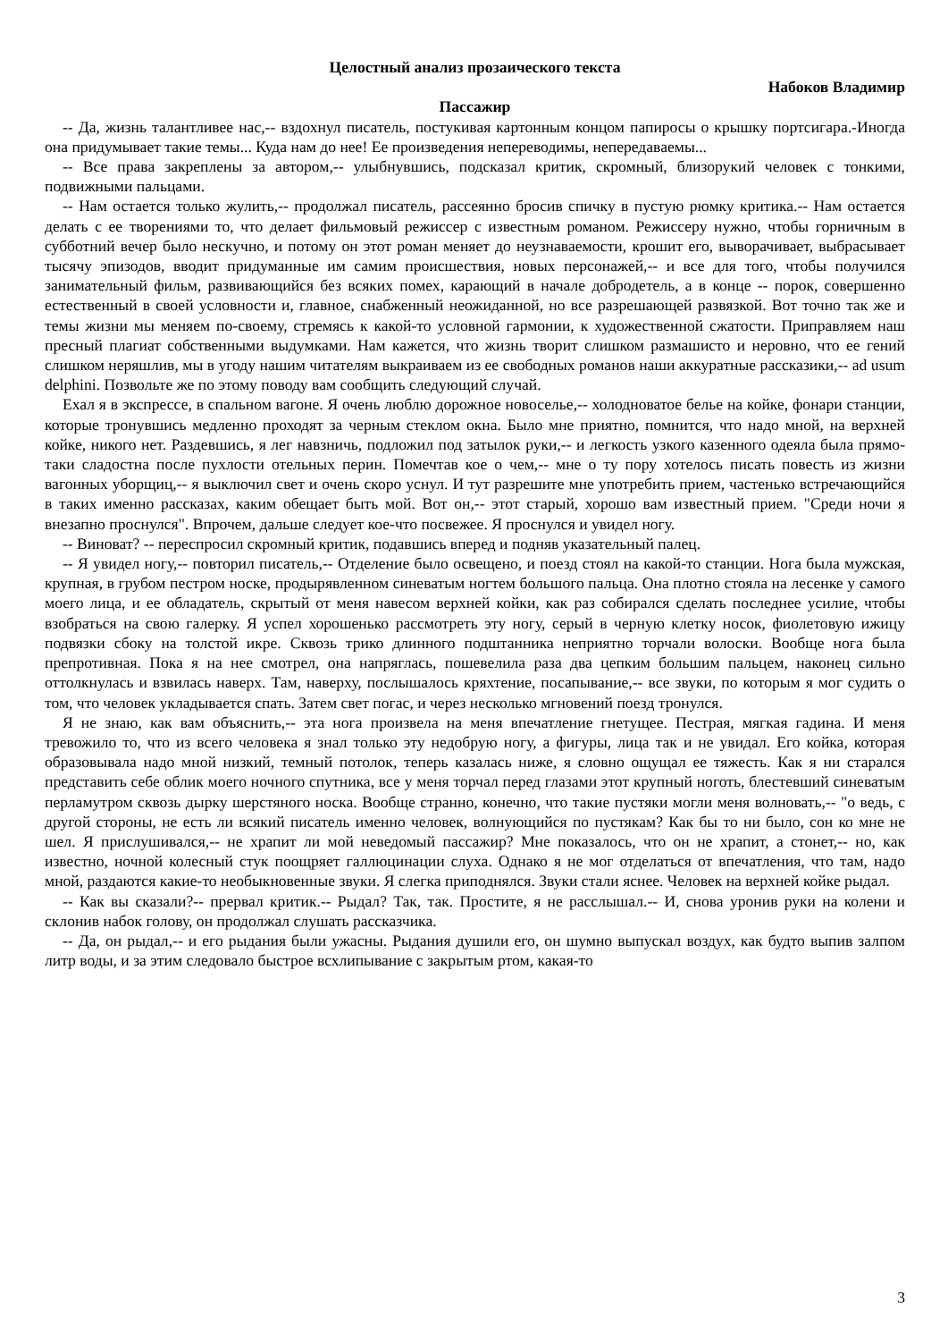Целостный анализ прозаического текста
Набоков Владимир
Пассажир
-- Да, жизнь талантливее нас,-- вздохнул писатель, постукивая картонным концом папиросы о крышку портсигара.-Иногда она придумывает такие темы... Куда нам до нее! Ее произведения непереводимы, непередаваемы...
-- Все права закреплены за автором,-- улыбнувшись, подсказал критик, скромный, близорукий человек с тонкими, подвижными пальцами.
-- Нам остается только жулить,-- продолжал писатель, рассеянно бросив спичку в пустую рюмку критика.-- Нам остается делать с ее творениями то, что делает фильмовый режиссер с известным романом. Режиссеру нужно, чтобы горничным в субботний вечер было нескучно, и потому он этот роман меняет до неузнаваемости, крошит его, выворачивает, выбрасывает тысячу эпизодов, вводит придуманные им самим происшествия, новых персонажей,-- и все для того, чтобы получился занимательный фильм, развивающийся без всяких помех, карающий в начале добродетель, а в конце -- порок, совершенно естественный в своей условности и, главное, снабженный неожиданной, но все разрешающей развязкой. Вот точно так же и темы жизни мы меняем по-своему, стремясь к какой-то условной гармонии, к художественной сжатости. Приправляем наш пресный плагиат собственными выдумками. Нам кажется, что жизнь творит слишком размашисто и неровно, что ее гений слишком неряшлив, мы в угоду нашим читателям выкраиваем из ее свободных романов наши аккуратные рассказики,-- ad usum delphini. Позвольте же по этому поводу вам сообщить следующий случай.
Ехал я в экспрессе, в спальном вагоне. Я очень люблю дорожное новоселье,-- холодноватое белье на койке, фонари станции, которые тронувшись медленно проходят за черным стеклом окна. Было мне приятно, помнится, что надо мной, на верхней койке, никого нет. Раздевшись, я лег навзничь, подложил под затылок руки,-- и легкость узкого казенного одеяла была прямо-таки сладостна после пухлости отельных перин. Помечтав кое о чем,-- мне о ту пору хотелось писать повесть из жизни вагонных уборщиц,-- я выключил свет и очень скоро уснул. И тут разрешите мне употребить прием, частенько встречающийся в таких именно рассказах, каким обещает быть мой. Вот он,-- этот старый, хорошо вам известный прием. "Среди ночи я внезапно проснулся". Впрочем, дальше следует кое-что посвежее. Я проснулся и увидел ногу.
-- Виноват? -- переспросил скромный критик, подавшись вперед и подняв указательный палец.
-- Я увидел ногу,-- повторил писатель,-- Отделение было освещено, и поезд стоял на какой-то станции. Нога была мужская, крупная, в грубом пестром носке, продырявленном синеватым ногтем большого пальца. Она плотно стояла на лесенке у самого моего лица, и ее обладатель, скрытый от меня навесом верхней койки, как раз собирался сделать последнее усилие, чтобы взобраться на свою галерку. Я успел хорошенько рассмотреть эту ногу, серый в черную клетку носок, фиолетовую ижицу подвязки сбоку на толстой икре. Сквозь трико длинного подштанника неприятно торчали волоски. Вообще нога была препротивная. Пока я на нее смотрел, она напряглась, пошевелила раза два цепким большим пальцем, наконец сильно оттолкнулась и взвилась наверх. Там, наверху, послышалось кряхтение, посапывание,-- все звуки, по которым я мог судить о том, что человек укладывается спать. Затем свет погас, и через несколько мгновений поезд тронулся.
Я не знаю, как вам объяснить,-- эта нога произвела на меня впечатление гнетущее. Пестрая, мягкая гадина. И меня тревожило то, что из всего человека я знал только эту недобрую ногу, а фигуры, лица так и не увидал. Его койка, которая образовывала надо мной низкий, темный потолок, теперь казалась ниже, я словно ощущал ее тяжесть. Как я ни старался представить себе облик моего ночного спутника, все у меня торчал перед глазами этот крупный ноготь, блестевший синеватым перламутром сквозь дырку шерстяного носка. Вообще странно, конечно, что такие пустяки могли меня волновать,-- "о ведь, с другой стороны, не есть ли всякий писатель именно человек, волнующийся по пустякам? Как бы то ни было, сон ко мне не шел. Я прислушивался,-- не храпит ли мой неведомый пассажир? Мне показалось, что он не храпит, а стонет,-- но, как известно, ночной колесный стук поощряет галлюцинации слуха. Однако я не мог отделаться от впечатления, что там, надо мной, раздаются какие-то необыкновенные звуки. Я слегка приподнялся. Звуки стали яснее. Человек на верхней койке рыдал.
-- Как вы сказали?-- прервал критик.-- Рыдал? Так, так. Простите, я не расслышал.-- И, снова уронив руки на колени и склонив набок голову, он продолжал слушать рассказчика.
-- Да, он рыдал,-- и его рыдания были ужасны. Рыдания душили его, он шумно выпускал воздух, как будто выпив залпом литр воды, и за этим следовало быстрое всхлипывание с закрытым ртом, какая-то
3